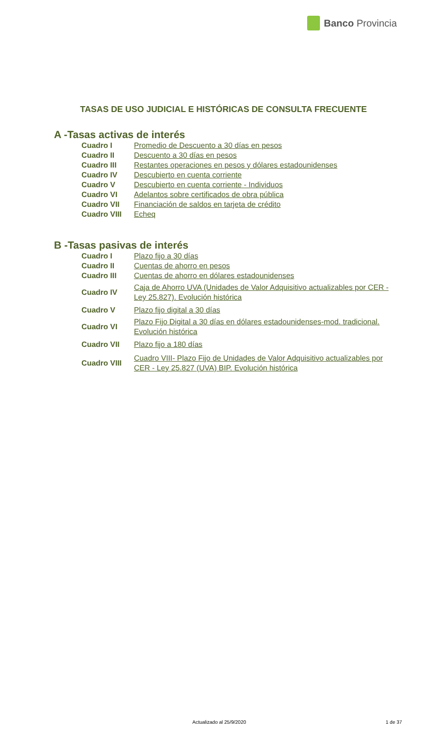Banco Provincia
TASAS DE USO JUDICIAL E HISTÓRICAS DE CONSULTA FRECUENTE
A -Tasas activas de interés
| Cuadro I | Promedio de Descuento a 30 días en pesos |
| Cuadro II | Descuento a 30 días en pesos |
| Cuadro III | Restantes operaciones en pesos y dólares estadounidenses |
| Cuadro IV | Descubierto en cuenta corriente |
| Cuadro V | Descubierto en cuenta corriente - Individuos |
| Cuadro VI | Adelantos sobre certificados de obra pública |
| Cuadro VII | Financiación de saldos en tarjeta de crédito |
| Cuadro VIII | Echeq |
B -Tasas pasivas de interés
| Cuadro I | Plazo fijo a 30 días |
| Cuadro II | Cuentas de ahorro en pesos |
| Cuadro III | Cuentas de ahorro en dólares estadounidenses |
| Cuadro IV | Caja de Ahorro UVA (Unidades de Valor Adquisitivo actualizables por CER - Ley 25.827). Evolución histórica |
| Cuadro V | Plazo fijo digital a 30 días |
| Cuadro VI | Plazo Fijo Digital a 30 días en dólares estadounidenses-mod. tradicional. Evolución histórica |
| Cuadro VII | Plazo fijo a 180 días |
| Cuadro VIII | Cuadro VIII- Plazo Fijo de Unidades de Valor Adquisitivo actualizables por CER - Ley 25.827 (UVA) BIP. Evolución histórica |
Actualizado al 25/9/2020 1 de 37